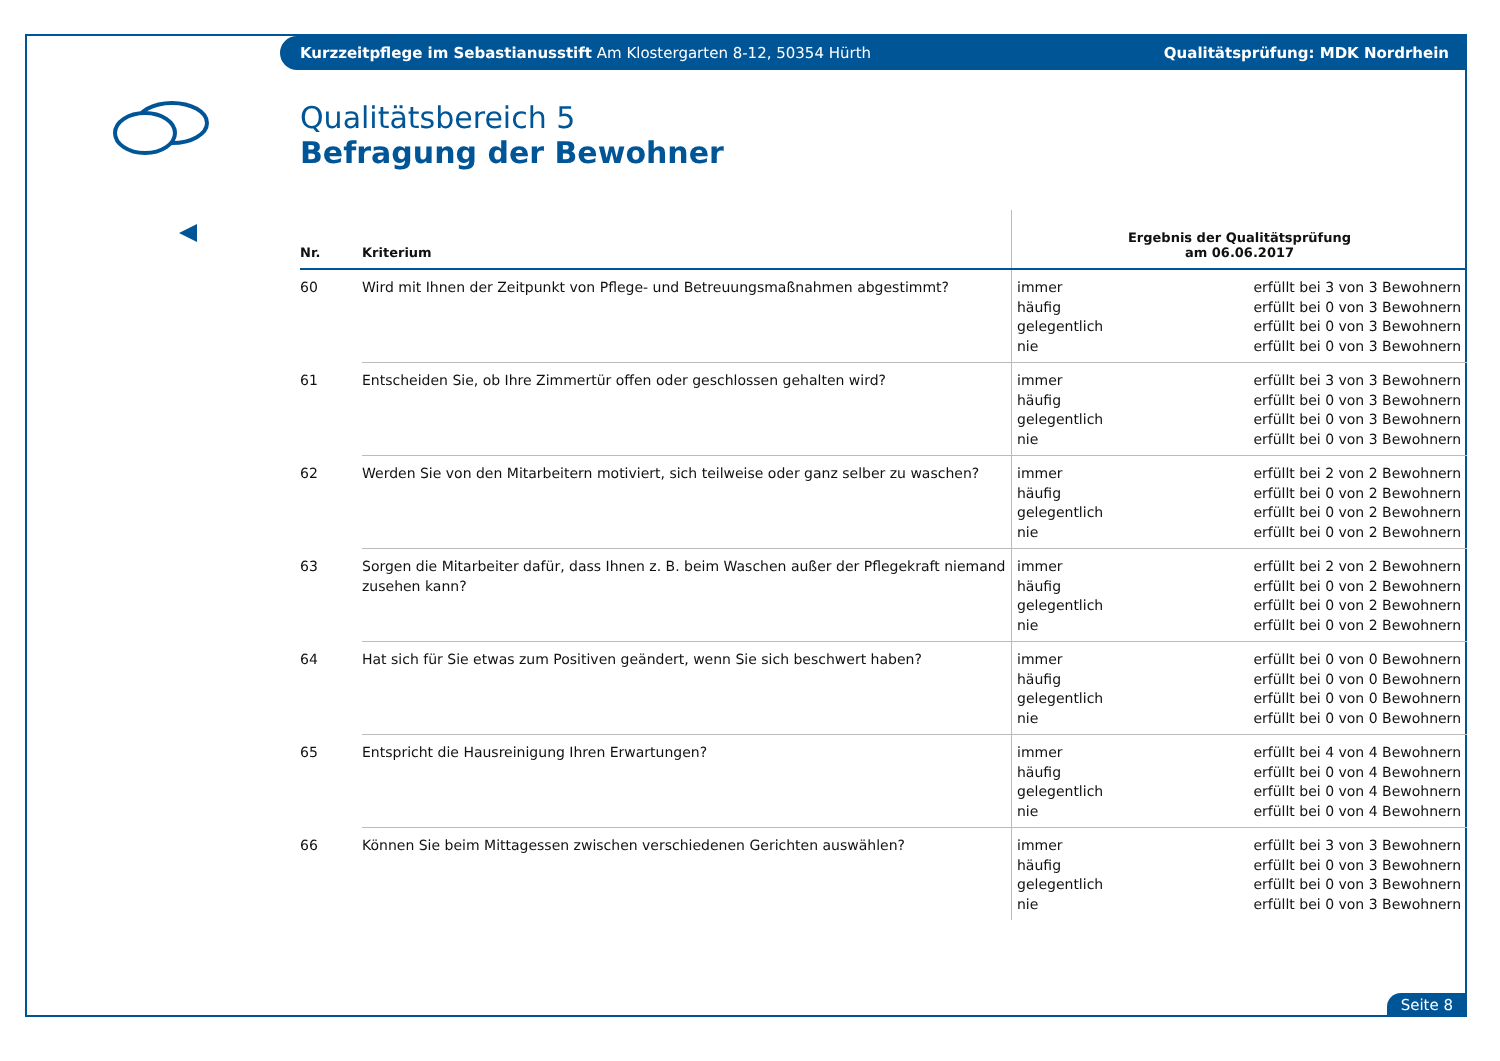Kurzzeitpflege im Sebastianusstift Am Klostergarten 8-12, 50354 Hürth Qualitätsprüfung: MDK Nordrhein
Qualitätsbereich 5
Befragung der Bewohner
| Nr. | Kriterium | Ergebnis der Qualitätsprüfung am 06.06.2017 |
| --- | --- | --- |
| 60 | Wird mit Ihnen der Zeitpunkt von Pflege- und Betreuungsmaßnahmen abgestimmt? | immer häufig gelegentlich nie erfüllt bei 3 von 3 Bewohnern erfüllt bei 0 von 3 Bewohnern erfüllt bei 0 von 3 Bewohnern erfüllt bei 0 von 3 Bewohnern |
| 61 | Entscheiden Sie, ob Ihre Zimmertür offen oder geschlossen gehalten wird? | immer häufig gelegentlich nie erfüllt bei 3 von 3 Bewohnern erfüllt bei 0 von 3 Bewohnern erfüllt bei 0 von 3 Bewohnern erfüllt bei 0 von 3 Bewohnern |
| 62 | Werden Sie von den Mitarbeitern motiviert, sich teilweise oder ganz selber zu waschen? | immer häufig gelegentlich nie erfüllt bei 2 von 2 Bewohnern erfüllt bei 0 von 2 Bewohnern erfüllt bei 0 von 2 Bewohnern erfüllt bei 0 von 2 Bewohnern |
| 63 | Sorgen die Mitarbeiter dafür, dass Ihnen z. B. beim Waschen außer der Pflegekraft niemand zusehen kann? | immer häufig gelegentlich nie erfüllt bei 2 von 2 Bewohnern erfüllt bei 0 von 2 Bewohnern erfüllt bei 0 von 2 Bewohnern erfüllt bei 0 von 2 Bewohnern |
| 64 | Hat sich für Sie etwas zum Positiven geändert, wenn Sie sich beschwert haben? | immer häufig gelegentlich nie erfüllt bei 0 von 0 Bewohnern erfüllt bei 0 von 0 Bewohnern erfüllt bei 0 von 0 Bewohnern erfüllt bei 0 von 0 Bewohnern |
| 65 | Entspricht die Hausreinigung Ihren Erwartungen? | immer häufig gelegentlich nie erfüllt bei 4 von 4 Bewohnern erfüllt bei 0 von 4 Bewohnern erfüllt bei 0 von 4 Bewohnern erfüllt bei 0 von 4 Bewohnern |
| 66 | Können Sie beim Mittagessen zwischen verschiedenen Gerichten auswählen? | immer häufig gelegentlich nie erfüllt bei 3 von 3 Bewohnern erfüllt bei 0 von 3 Bewohnern erfüllt bei 0 von 3 Bewohnern erfüllt bei 0 von 3 Bewohnern |
Seite 8